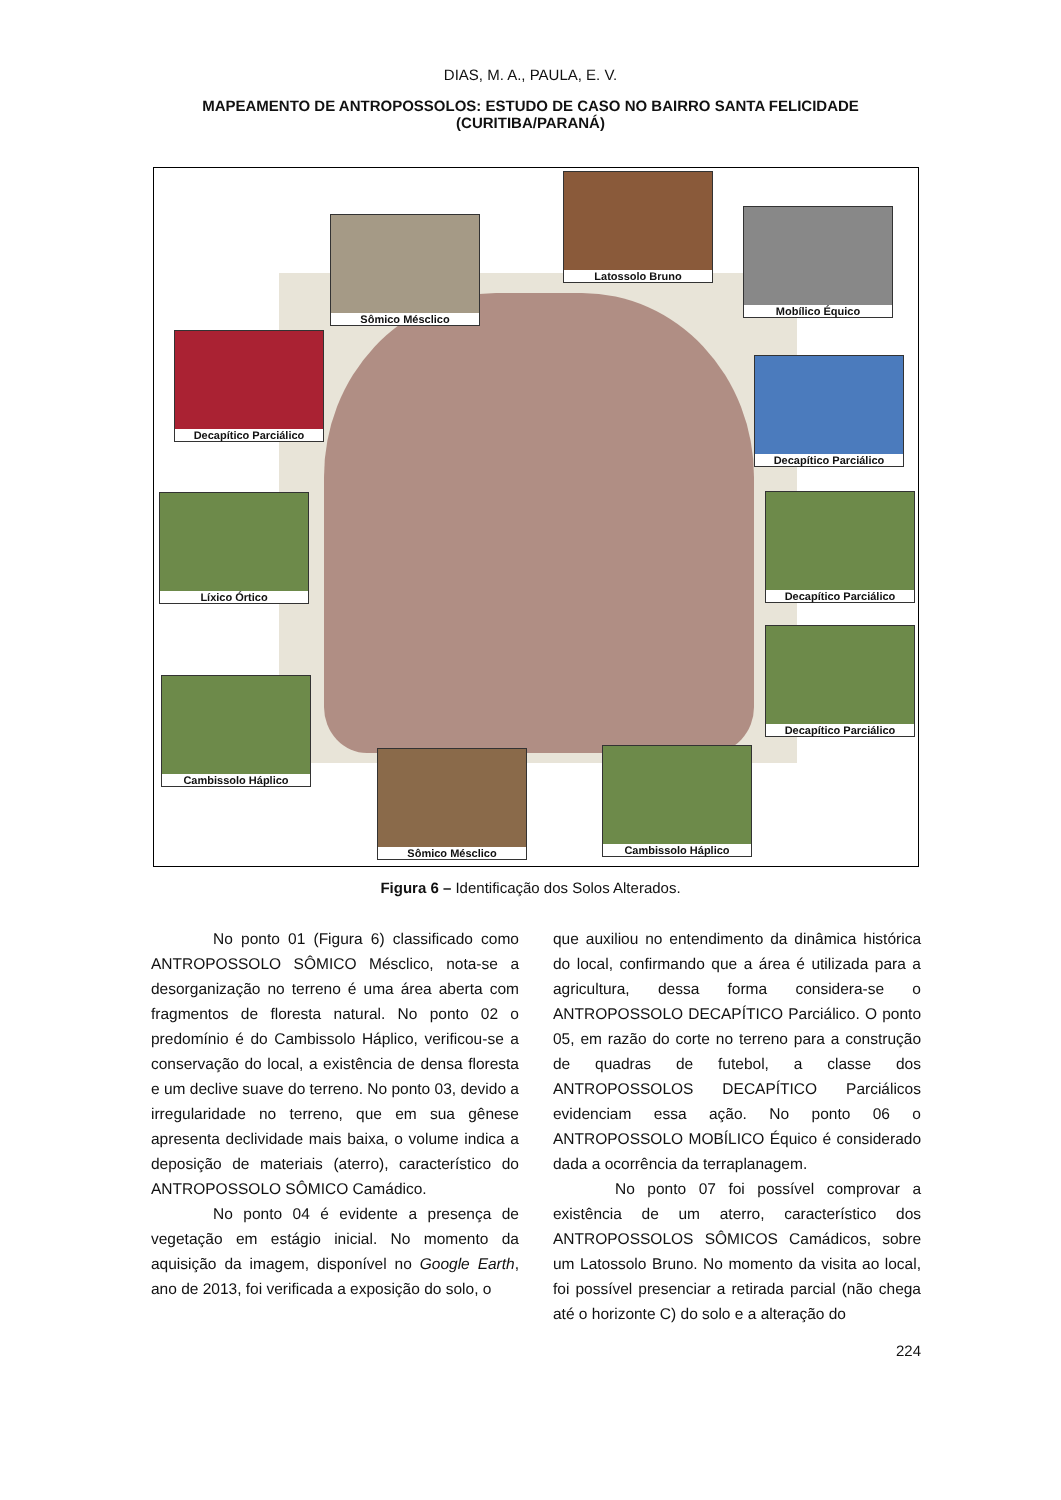DIAS, M. A., PAULA, E. V.
MAPEAMENTO DE ANTROPOSSOLOS: ESTUDO DE CASO NO BAIRRO SANTA FELICIDADE (CURITIBA/PARANÁ)
Sômico Mésclico
Latossolo Bruno
Mobílico Équico
Decapítico Parciálico
Decapítico Parciálico
Líxico Órtico Decapítico Parciálico
Decapítico Parciálico
Cambissolo Háplico
Sômico Mésclico Cambissolo Háplico
Figura 6 – Identificação dos Solos Alterados.
No ponto 01 (Figura 6) classificado como ANTROPOSSOLO SÔMICO Mésclico, nota-se a desorganização no terreno é uma área aberta com fragmentos de floresta natural. No ponto 02 o predomínio é do Cambissolo Háplico, verificou-se a conservação do local, a existência de densa floresta e um declive suave do terreno. No ponto 03, devido a irregularidade no terreno, que em sua gênese apresenta declividade mais baixa, o volume indica a deposição de materiais (aterro), característico do ANTROPOSSOLO SÔMICO Camádico.
No ponto 04 é evidente a presença de vegetação em estágio inicial. No momento da aquisição da imagem, disponível no Google Earth, ano de 2013, foi verificada a exposição do solo, o
que auxiliou no entendimento da dinâmica histórica do local, confirmando que a área é utilizada para a agricultura, dessa forma considera-se o ANTROPOSSOLO DECAPÍTICO Parciálico. O ponto 05, em razão do corte no terreno para a construção de quadras de futebol, a classe dos ANTROPOSSOLOS DECAPÍTICO Parciálicos evidenciam essa ação. No ponto 06 o ANTROPOSSOLO MOBÍLICO Équico é considerado dada a ocorrência da terraplanagem.
No ponto 07 foi possível comprovar a existência de um aterro, característico dos ANTROPOSSOLOS SÔMICOS Camádicos, sobre um Latossolo Bruno. No momento da visita ao local, foi possível presenciar a retirada parcial (não chega até o horizonte C) do solo e a alteração do
224